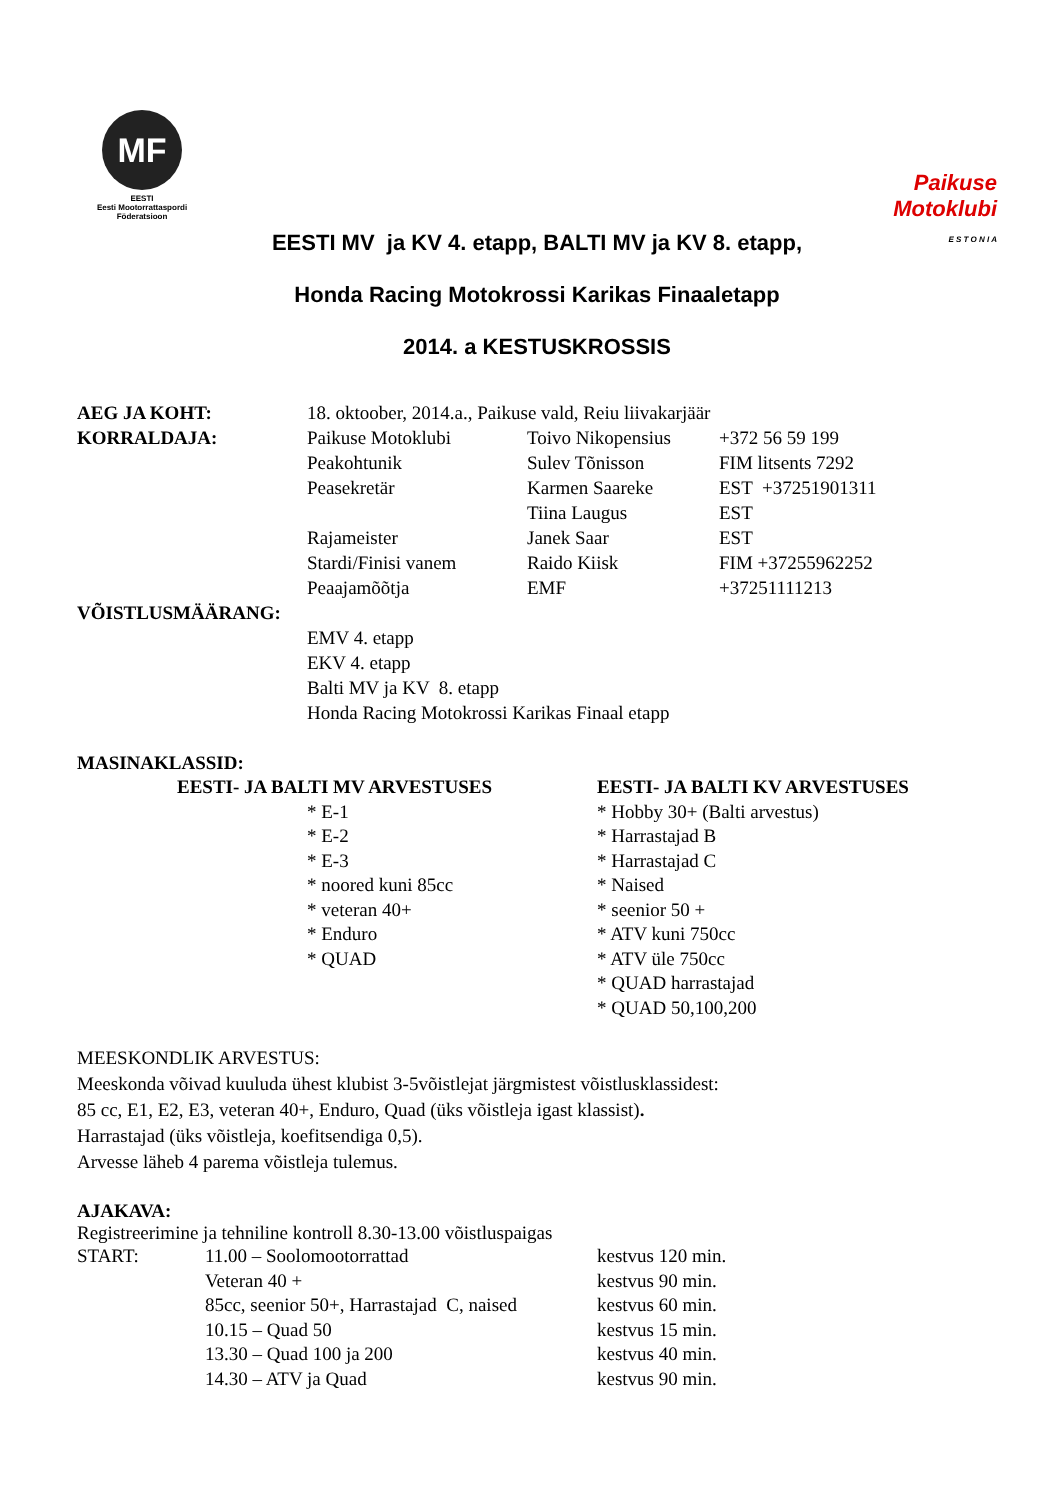MF
EESTI
Eesti Mootorrattaspordi
Föderatsioon
Paikuse
Motoklubi
E S T O N I A
EESTI MV ja KV 4. etapp, BALTI MV ja KV 8. etapp,
Honda Racing Motokrossi Karikas Finaaletapp
2014. a KESTUSKROSSIS
AEG JA KOHT: 18. oktoober, 2014.a., Paikuse vald, Reiu liivakarjäär
KORRALDAJA: Paikuse Motoklubi Toivo Nikopensius
+372 56 59 199
Peakohtunik Sulev Tõnisson FIM litsents 7292
Peasekretär Karmen Saareke EST +37251901311
Tiina Laugus EST
Rajameister Janek Saar EST
Stardi/Finisi vanem Raido Kiisk FIM +37255962252
Peaajamõõtja EMF +37251111213
VÕISTLUSMÄÄRANG:
EMV 4. etapp
EKV 4. etapp
Balti MV ja KV 8. etapp
Honda Racing Motokrossi Karikas Finaal etapp
MASINAKLASSID:
EESTI- JA BALTI MV ARVESTUSES
* E-1
* E-2
* E-3
* noored kuni 85cc
* veteran 40+
* Enduro
* QUAD
EESTI- JA BALTI KV ARVESTUSES
* Hobby 30+ (Balti arvestus)
* Harrastajad B
* Harrastajad C
* Naised
* seenior 50 +
* ATV kuni 750cc
* ATV üle 750cc
* QUAD harrastajad
* QUAD 50,100,200
MEESKONDLIK ARVESTUS:
Meeskonda võivad kuuluda ühest klubist 3-5võistlejat järgmistest võistlusklassidest:
85 cc, E1, E2, E3, veteran 40+, Enduro, Quad (üks võistleja igast klassist).
Harrastajad (üks võistleja, koefitsendiga 0,5).
Arvesse läheb 4 parema võistleja tulemus.
AJAKAVA:
Registreerimine ja tehniline kontroll 8.30-13.00 võistluspaigas
| START: | 11.00 – Soolomootorrattad | kestvus 120 min. |
| | Veteran 40 + | kestvus 90 min. |
| | 85cc, seenior 50+, Harrastajad C, naised | kestvus 60 min. |
| | 10.15 – Quad 50 | kestvus 15 min. |
| | 13.30 – Quad 100 ja 200 | kestvus 40 min. |
| | 14.30 – ATV ja Quad | kestvus 90 min. |